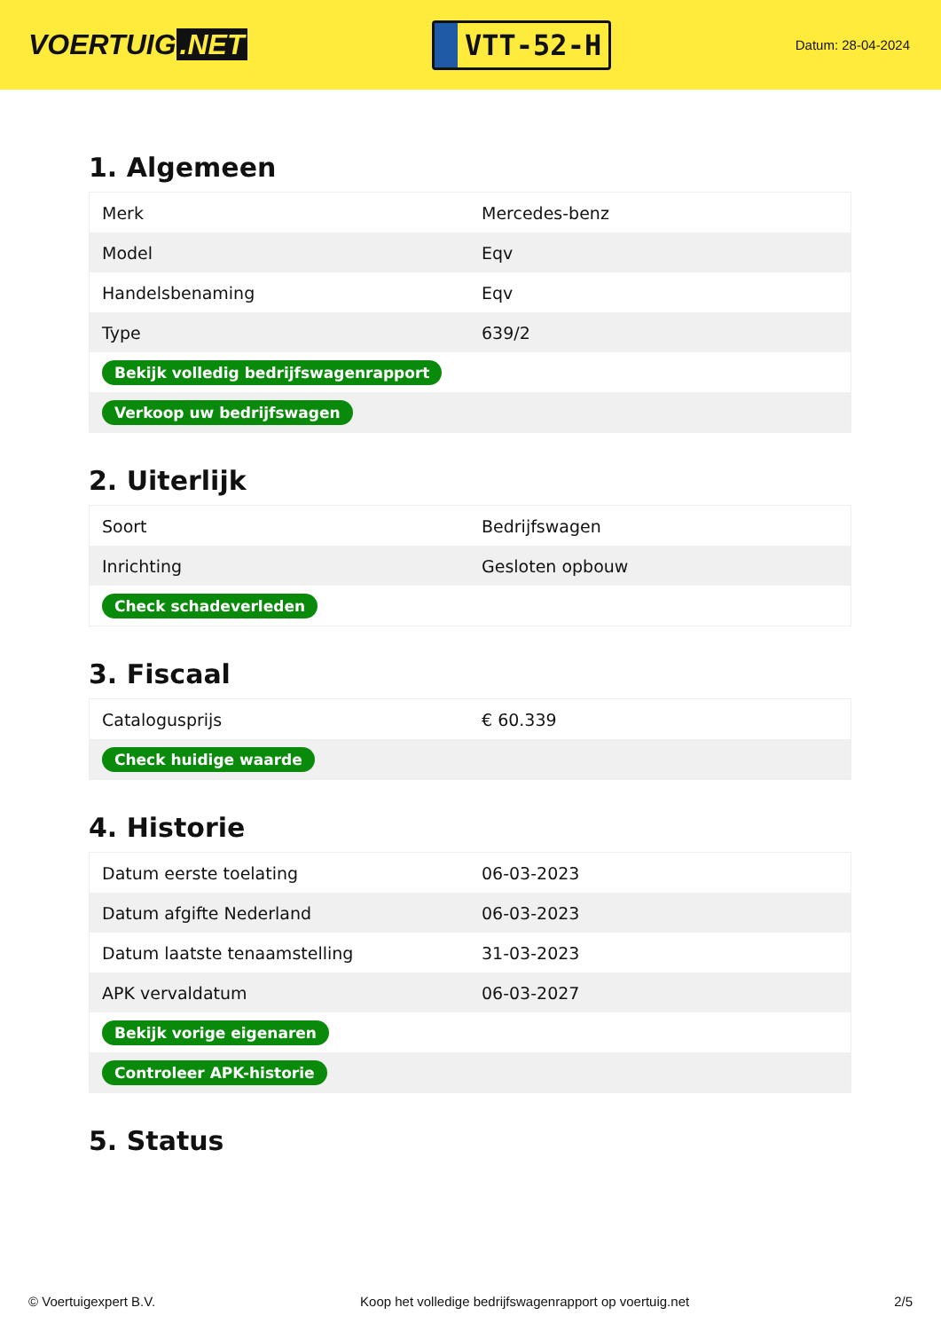VOERTUIG.NET
VTT-52-H
Datum: 28-04-2024
1. Algemeen
| Merk | Mercedes-benz |
| Model | Eqv |
| Handelsbenaming | Eqv |
| Type | 639/2 |
| Bekijk volledig bedrijfswagenrapport | |
| Verkoop uw bedrijfswagen | |
2. Uiterlijk
| Soort | Bedrijfswagen |
| Inrichting | Gesloten opbouw |
| Check schadeverleden | |
3. Fiscaal
| Catalogusprijs | € 60.339 |
| Check huidige waarde | |
4. Historie
| Datum eerste toelating | 06-03-2023 |
| Datum afgifte Nederland | 06-03-2023 |
| Datum laatste tenaamstelling | 31-03-2023 |
| APK vervaldatum | 06-03-2027 |
| Bekijk vorige eigenaren | |
| Controleer APK-historie | |
5. Status
© Voertuigexpert B.V. Koop het volledige bedrijfswagenrapport op voertuig.net 2/5